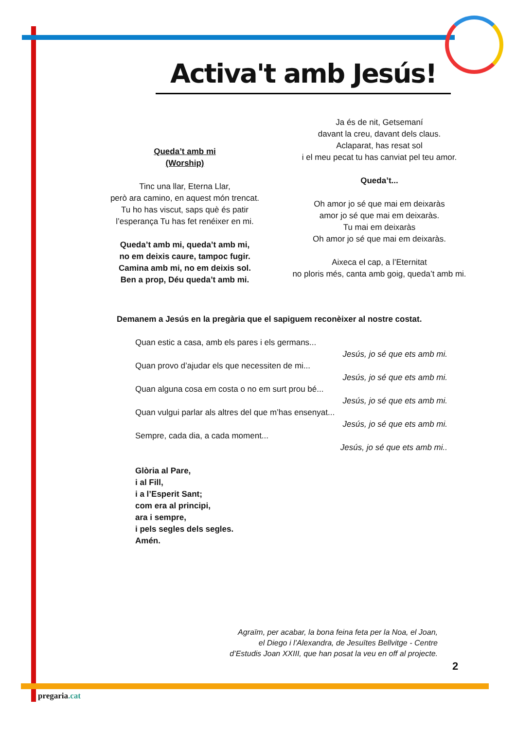Activa't amb Jesús!
Queda’t amb mi
(Worship)
Tinc una llar, Eterna Llar,
però ara camino, en aquest món trencat.
Tu ho has viscut, saps què és patir
l’esperança Tu has fet renéixer en mi.
Queda’t amb mi, queda’t amb mi,
no em deixis caure, tampoc fugir.
Camina amb mi, no em deixis sol.
Ben a prop, Déu queda’t amb mi.
Ja és de nit, Getsemaní
davant la creu, davant dels claus.
Aclaparat, has resat sol
i el meu pecat tu has canviat pel teu amor.
Queda’t...
Oh amor jo sé que mai em deixaràs
amor jo sé que mai em deixaràs.
Tu mai em deixaràs
Oh amor jo sé que mai em deixaràs.
Aixeca el cap, a l’Eternitat
no ploris més, canta amb goig, queda’t amb mi.
Demanem a Jesús en la pregària que el sapiguem reconèixer al nostre costat.
Quan estic a casa, amb els pares i els germans...
Jesús, jo sé que ets amb mi.
Quan provo d’ajudar els que necessiten de mi...
Jesús, jo sé que ets amb mi.
Quan alguna cosa em costa o no em surt prou bé...
Jesús, jo sé que ets amb mi.
Quan vulgui parlar als altres del que m’has ensenyat...
Jesús, jo sé que ets amb mi.
Sempre, cada dia, a cada moment...
Jesús, jo sé que ets amb mi..
Glòria al Pare,
i al Fill,
i a l’Esperit Sant;
com era al principi,
ara i sempre,
i pels segles dels segles.
Amén.
Agraïm, per acabar, la bona feina feta per la Noa, el Joan,
el Diego i l’Alexandra, de Jesuïtes Bellvitge - Centre
d’Estudis Joan XXIII, que han posat la veu en off al projecte.
2
pregaria.cat